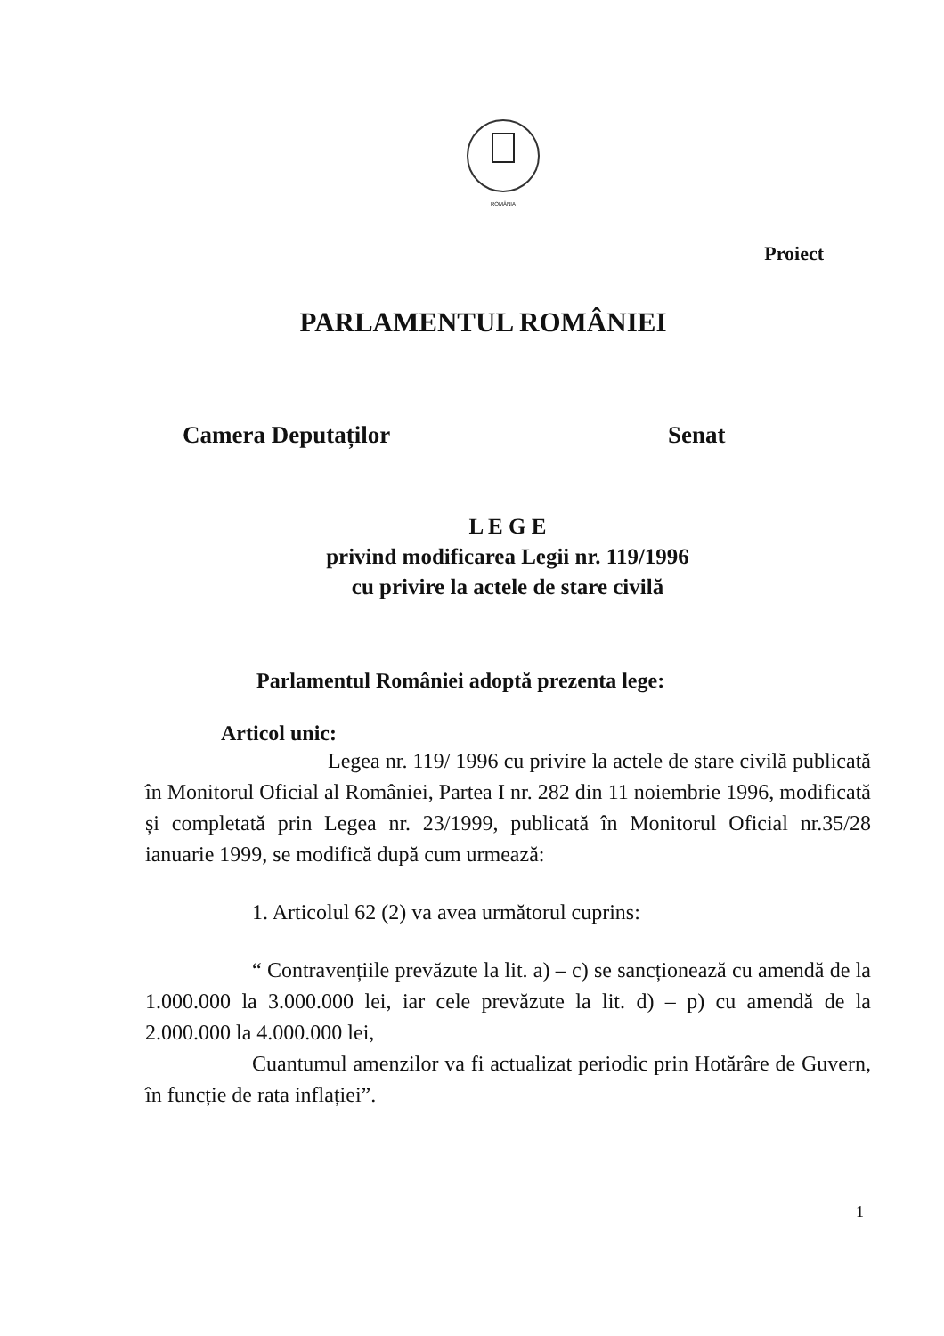ROMÂNIA
Proiect
PARLAMENTUL ROMÂNIEI
Camera Deputaților Senat
L E G E
privind modificarea Legii nr. 119/1996
cu privire la actele de stare civilă
Parlamentul României adoptă prezenta lege:
Articol unic:
Legea nr. 119/ 1996 cu privire la actele de stare civilă publicată în Monitorul Oficial al României, Partea I nr. 282 din 11 noiembrie 1996, modificată și completată prin Legea nr. 23/1999, publicată în Monitorul Oficial nr.35/28 ianuarie 1999, se modifică după cum urmează:
1. Articolul 62 (2) va avea următorul cuprins:
“ Contravențiile prevăzute la lit. a) – c) se sancționează cu amendă de la 1.000.000 la 3.000.000 lei, iar cele prevăzute la lit. d) – p) cu amendă de la 2.000.000 la 4.000.000 lei,
Cuantumul amenzilor va fi actualizat periodic prin Hotărâre de Guvern, în funcție de rata inflației”.
1